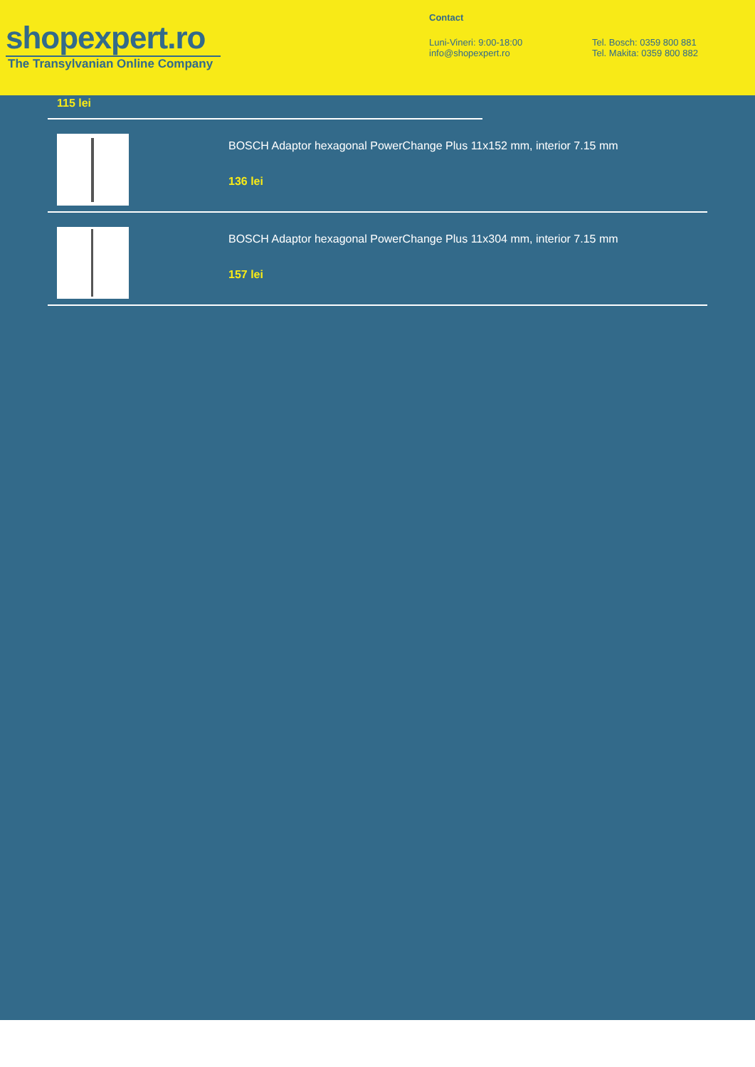shopexpert.ro
The Transylvanian Online Company
Contact
Luni-Vineri: 9:00-18:00
info@shopexpert.ro
Tel. Bosch: 0359 800 881
Tel. Makita: 0359 800 882
115 lei
BOSCH Adaptor hexagonal PowerChange Plus 11x152 mm, interior 7.15 mm
136 lei
BOSCH Adaptor hexagonal PowerChange Plus 11x304 mm, interior 7.15 mm
157 lei